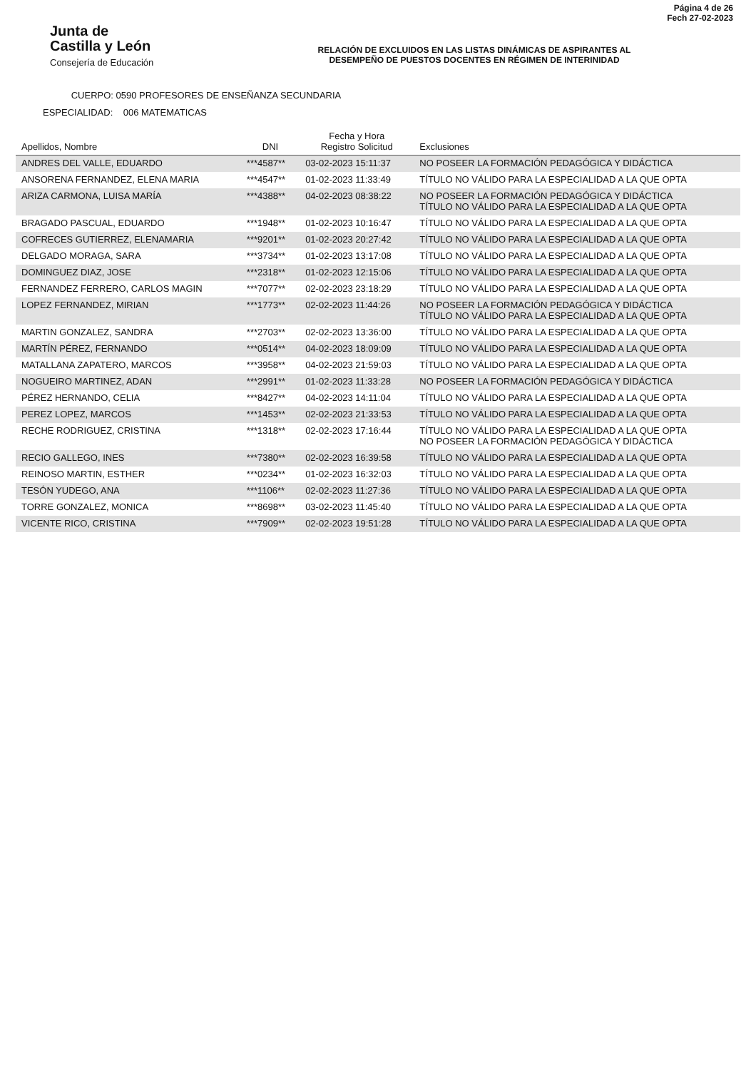Junta de
Castilla y León
Consejería de Educación
RELACIÓN DE EXCLUIDOS EN LAS LISTAS DINÁMICAS DE ASPIRANTES AL
DESEMPEÑO DE PUESTOS DOCENTES EN RÉGIMEN DE INTERINIDAD
Página 4 de 26
Fech 27-02-2023
CUERPO: 0590 PROFESORES DE ENSEÑANZA SECUNDARIA
ESPECIALIDAD: 006 MATEMATICAS
| Apellidos, Nombre | DNI | Fecha y Hora Registro Solicitud | Exclusiones |
| --- | --- | --- | --- |
| ANDRES DEL VALLE, EDUARDO | ***4587** | 03-02-2023 15:11:37 | NO POSEER LA FORMACIÓN PEDAGÓGICA Y DIDÁCTICA |
| ANSORENA FERNANDEZ, ELENA MARIA | ***4547** | 01-02-2023 11:33:49 | TÍTULO NO VÁLIDO PARA LA ESPECIALIDAD A LA QUE OPTA |
| ARIZA CARMONA, LUISA MARÍA | ***4388** | 04-02-2023 08:38:22 | NO POSEER LA FORMACIÓN PEDAGÓGICA Y DIDÁCTICA TÍTULO NO VÁLIDO PARA LA ESPECIALIDAD A LA QUE OPTA |
| BRAGADO PASCUAL, EDUARDO | ***1948** | 01-02-2023 10:16:47 | TÍTULO NO VÁLIDO PARA LA ESPECIALIDAD A LA QUE OPTA |
| COFRECES GUTIERREZ, ELENAMARIA | ***9201** | 01-02-2023 20:27:42 | TÍTULO NO VÁLIDO PARA LA ESPECIALIDAD A LA QUE OPTA |
| DELGADO MORAGA, SARA | ***3734** | 01-02-2023 13:17:08 | TÍTULO NO VÁLIDO PARA LA ESPECIALIDAD A LA QUE OPTA |
| DOMINGUEZ DIAZ, JOSE | ***2318** | 01-02-2023 12:15:06 | TÍTULO NO VÁLIDO PARA LA ESPECIALIDAD A LA QUE OPTA |
| FERNANDEZ FERRERO, CARLOS MAGIN | ***7077** | 02-02-2023 23:18:29 | TÍTULO NO VÁLIDO PARA LA ESPECIALIDAD A LA QUE OPTA |
| LOPEZ FERNANDEZ, MIRIAN | ***1773** | 02-02-2023 11:44:26 | NO POSEER LA FORMACIÓN PEDAGÓGICA Y DIDÁCTICA TÍTULO NO VÁLIDO PARA LA ESPECIALIDAD A LA QUE OPTA |
| MARTIN GONZALEZ, SANDRA | ***2703** | 02-02-2023 13:36:00 | TÍTULO NO VÁLIDO PARA LA ESPECIALIDAD A LA QUE OPTA |
| MARTÍN PÉREZ, FERNANDO | ***0514** | 04-02-2023 18:09:09 | TÍTULO NO VÁLIDO PARA LA ESPECIALIDAD A LA QUE OPTA |
| MATALLANA ZAPATERO, MARCOS | ***3958** | 04-02-2023 21:59:03 | TÍTULO NO VÁLIDO PARA LA ESPECIALIDAD A LA QUE OPTA |
| NOGUEIRO MARTINEZ, ADAN | ***2991** | 01-02-2023 11:33:28 | NO POSEER LA FORMACIÓN PEDAGÓGICA Y DIDÁCTICA |
| PÉREZ HERNANDO, CELIA | ***8427** | 04-02-2023 14:11:04 | TÍTULO NO VÁLIDO PARA LA ESPECIALIDAD A LA QUE OPTA |
| PEREZ LOPEZ, MARCOS | ***1453** | 02-02-2023 21:33:53 | TÍTULO NO VÁLIDO PARA LA ESPECIALIDAD A LA QUE OPTA |
| RECHE RODRIGUEZ, CRISTINA | ***1318** | 02-02-2023 17:16:44 | TÍTULO NO VÁLIDO PARA LA ESPECIALIDAD A LA QUE OPTA NO POSEER LA FORMACIÓN PEDAGÓGICA Y DIDÁCTICA |
| RECIO GALLEGO, INES | ***7380** | 02-02-2023 16:39:58 | TÍTULO NO VÁLIDO PARA LA ESPECIALIDAD A LA QUE OPTA |
| REINOSO MARTIN, ESTHER | ***0234** | 01-02-2023 16:32:03 | TÍTULO NO VÁLIDO PARA LA ESPECIALIDAD A LA QUE OPTA |
| TESÓN YUDEGO, ANA | ***1106** | 02-02-2023 11:27:36 | TÍTULO NO VÁLIDO PARA LA ESPECIALIDAD A LA QUE OPTA |
| TORRE GONZALEZ, MONICA | ***8698** | 03-02-2023 11:45:40 | TÍTULO NO VÁLIDO PARA LA ESPECIALIDAD A LA QUE OPTA |
| VICENTE RICO, CRISTINA | ***7909** | 02-02-2023 19:51:28 | TÍTULO NO VÁLIDO PARA LA ESPECIALIDAD A LA QUE OPTA |